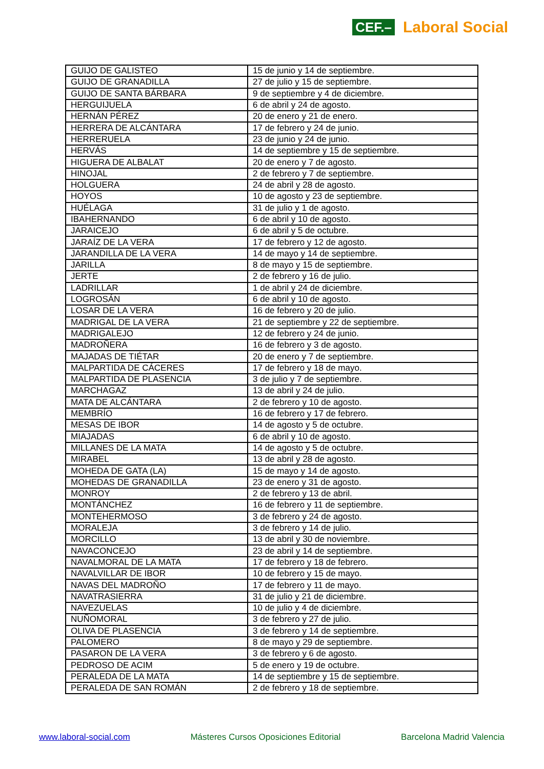CEF.– Laboral Social
| GUIJO DE GALISTEO | 15 de junio y 14 de septiembre. |
| GUIJO DE GRANADILLA | 27 de julio y 15 de septiembre. |
| GUIJO DE SANTA BÁRBARA | 9 de septiembre y 4 de diciembre. |
| HERGUIJUELA | 6 de abril y 24 de agosto. |
| HERNÁN PÉREZ | 20 de enero y 21 de enero. |
| HERRERA DE ALCÁNTARA | 17 de febrero y 24 de junio. |
| HERRERUELA | 23 de junio y 24 de junio. |
| HERVÁS | 14 de septiembre y 15 de septiembre. |
| HIGUERA DE ALBALAT | 20 de enero y 7 de agosto. |
| HINOJAL | 2 de febrero y 7 de septiembre. |
| HOLGUERA | 24 de abril y 28 de agosto. |
| HOYOS | 10 de agosto y 23 de septiembre. |
| HUÉLAGA | 31 de julio y 1 de agosto. |
| IBAHERNANDO | 6 de abril y 10 de agosto. |
| JARAICEJO | 6 de abril y 5 de octubre. |
| JARAÍZ DE LA VERA | 17 de febrero y 12 de agosto. |
| JARANDILLA DE LA VERA | 14 de mayo y 14 de septiembre. |
| JARILLA | 8 de mayo y 15 de septiembre. |
| JERTE | 2 de febrero y 16 de julio. |
| LADRILLAR | 1 de abril y 24 de diciembre. |
| LOGROSÁN | 6 de abril y 10 de agosto. |
| LOSAR DE LA VERA | 16 de febrero y 20 de julio. |
| MADRIGAL DE LA VERA | 21 de septiembre y 22 de septiembre. |
| MADRIGALEJO | 12 de febrero y 24 de junio. |
| MADROÑERA | 16 de febrero y 3 de agosto. |
| MAJADAS DE TIÉTAR | 20 de enero y 7 de septiembre. |
| MALPARTIDA DE CÁCERES | 17 de febrero y 18 de mayo. |
| MALPARTIDA DE PLASENCIA | 3 de julio y 7 de septiembre. |
| MARCHAGAZ | 13 de abril y 24 de julio. |
| MATA DE ALCÁNTARA | 2 de febrero y 10 de agosto. |
| MEMBRÍO | 16 de febrero y 17 de febrero. |
| MESAS DE IBOR | 14 de agosto y 5 de octubre. |
| MIAJADAS | 6 de abril y 10 de agosto. |
| MILLANES DE LA MATA | 14 de agosto y 5 de octubre. |
| MIRABEL | 13 de abril y 28 de agosto. |
| MOHEDA DE GATA (LA) | 15 de mayo y 14 de agosto. |
| MOHEDAS DE GRANADILLA | 23 de enero y 31 de agosto. |
| MONROY | 2 de febrero y 13 de abril. |
| MONTÁNCHEZ | 16 de febrero y 11 de septiembre. |
| MONTEHERMOSO | 3 de febrero y 24 de agosto. |
| MORALEJA | 3 de febrero y 14 de julio. |
| MORCILLO | 13 de abril y 30 de noviembre. |
| NAVACONCEJO | 23 de abril y 14 de septiembre. |
| NAVALMORAL DE LA MATA | 17 de febrero y 18 de febrero. |
| NAVALVILLAR DE IBOR | 10 de febrero y 15 de mayo. |
| NAVAS DEL MADROÑO | 17 de febrero y 11 de mayo. |
| NAVATRASIERRA | 31 de julio y 21 de diciembre. |
| NAVEZUELAS | 10 de julio y 4 de diciembre. |
| NUÑOMORAL | 3 de febrero y 27 de julio. |
| OLIVA DE PLASENCIA | 3 de febrero y 14 de septiembre. |
| PALOMERO | 8 de mayo y 29 de septiembre. |
| PASARON DE LA VERA | 3 de febrero y 6 de agosto. |
| PEDROSO DE ACIM | 5 de enero y 19 de octubre. |
| PERALEDA DE LA MATA | 14 de septiembre y 15 de septiembre. |
| PERALEDA DE SAN ROMÁN | 2 de febrero y 18 de septiembre. |
www.laboral-social.com Másteres Cursos Oposiciones Editorial Barcelona Madrid Valencia